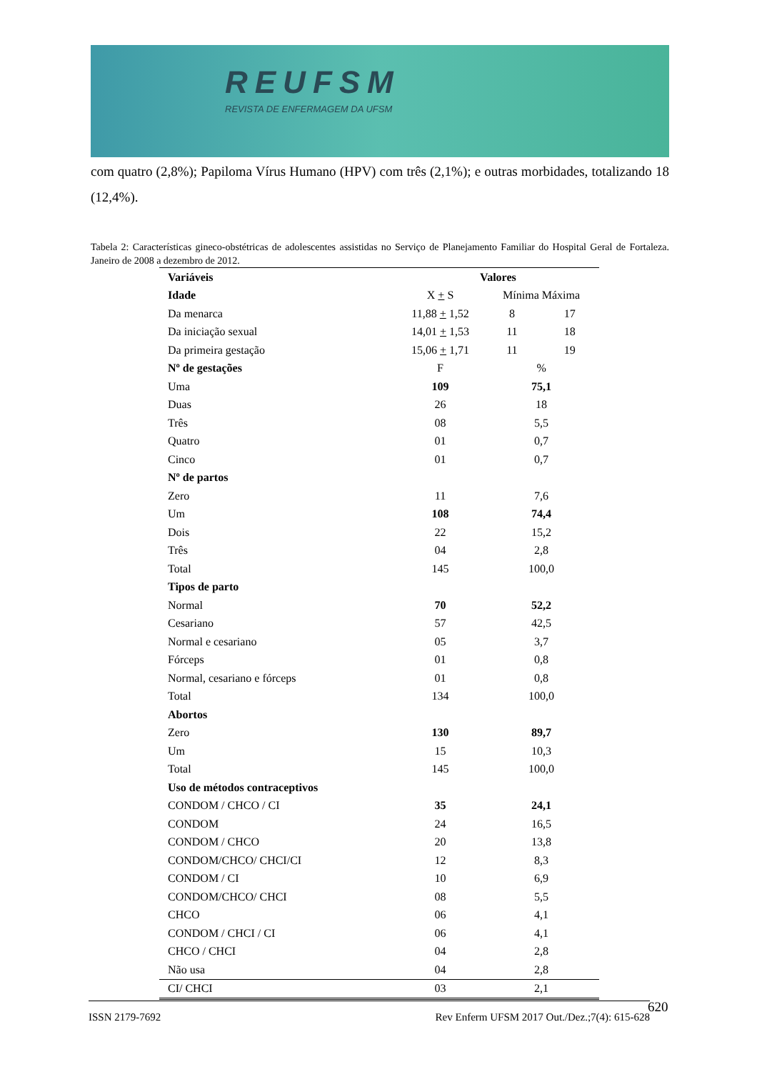REUFSM
REVISTA DE ENFERMAGEM DA UFSM
com quatro (2,8%); Papiloma Vírus Humano (HPV) com três (2,1%); e outras morbidades, totalizando 18 (12,4%).
Tabela 2: Características gineco-obstétricas de adolescentes assistidas no Serviço de Planejamento Familiar do Hospital Geral de Fortaleza. Janeiro de 2008 a dezembro de 2012.
| Variáveis | Valores | | |
| --- | --- | --- | --- |
| Idade | X + S | Mínima Máxima | |
| Da menarca | 11,88 + 1,52 | 8 | 17 |
| Da iniciação sexual | 14,01 + 1,53 | 11 | 18 |
| Da primeira gestação | 15,06 + 1,71 | 11 | 19 |
| Nº de gestações | F | % | |
| Uma | 109 | 75,1 | |
| Duas | 26 | 18 | |
| Três | 08 | 5,5 | |
| Quatro | 01 | 0,7 | |
| Cinco | 01 | 0,7 | |
| Nº de partos | | | |
| Zero | 11 | 7,6 | |
| Um | 108 | 74,4 | |
| Dois | 22 | 15,2 | |
| Três | 04 | 2,8 | |
| Total | 145 | 100,0 | |
| Tipos de parto | | | |
| Normal | 70 | 52,2 | |
| Cesariano | 57 | 42,5 | |
| Normal e cesariano | 05 | 3,7 | |
| Fórceps | 01 | 0,8 | |
| Normal, cesariano e fórceps | 01 | 0,8 | |
| Total | 134 | 100,0 | |
| Abortos | | | |
| Zero | 130 | 89,7 | |
| Um | 15 | 10,3 | |
| Total | 145 | 100,0 | |
| Uso de métodos contraceptivos | | | |
| CONDOM / CHCO / CI | 35 | 24,1 | |
| CONDOM | 24 | 16,5 | |
| CONDOM / CHCO | 20 | 13,8 | |
| CONDOM/CHCO/ CHCI/CI | 12 | 8,3 | |
| CONDOM / CI | 10 | 6,9 | |
| CONDOM/CHCO/ CHCI | 08 | 5,5 | |
| CHCO | 06 | 4,1 | |
| CONDOM / CHCI / CI | 06 | 4,1 | |
| CHCO / CHCI | 04 | 2,8 | |
| Não usa | 04 | 2,8 | |
| CI/ CHCI | 03 | 2,1 | |
ISSN 2179-7692 Rev Enferm UFSM 2017 Out./Dez.;7(4): 615-628 620